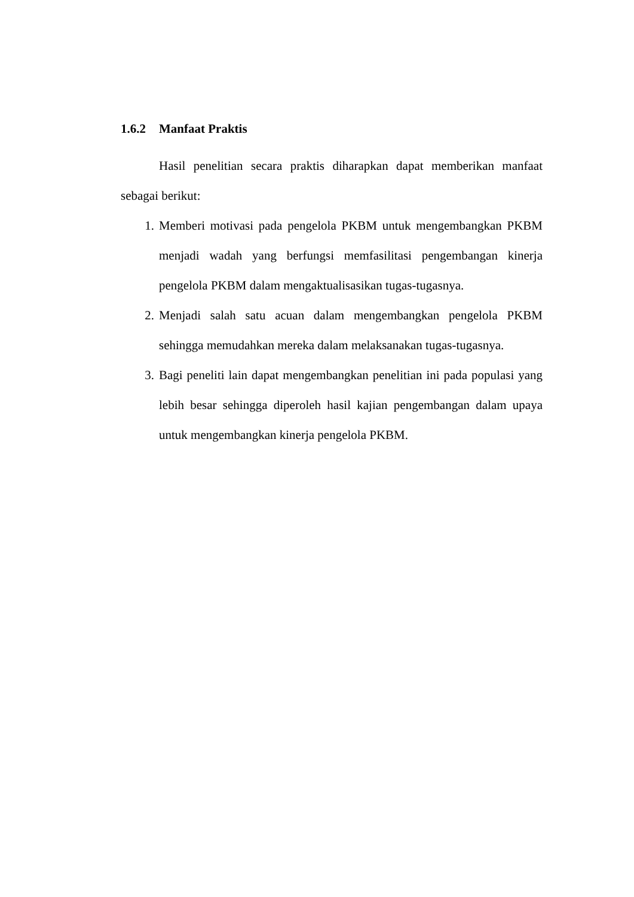1.6.2 Manfaat Praktis
Hasil penelitian secara praktis diharapkan dapat memberikan manfaat sebagai berikut:
1. Memberi motivasi pada pengelola PKBM untuk mengembangkan PKBM menjadi wadah yang berfungsi memfasilitasi pengembangan kinerja pengelola PKBM dalam mengaktualisasikan tugas-tugasnya.
2. Menjadi salah satu acuan dalam mengembangkan pengelola PKBM sehingga memudahkan mereka dalam melaksanakan tugas-tugasnya.
3. Bagi peneliti lain dapat mengembangkan penelitian ini pada populasi yang lebih besar sehingga diperoleh hasil kajian pengembangan dalam upaya untuk mengembangkan kinerja pengelola PKBM.